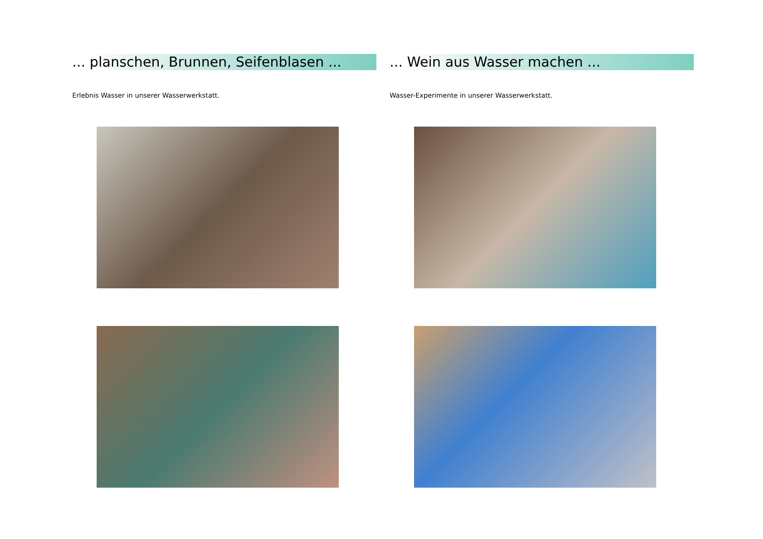... planschen, Brunnen, Seifenblasen ...
Erlebnis Wasser in unserer Wasserwerkstatt.
... Wein aus Wasser machen ...
Wasser-Experimente in unserer Wasserwerkstatt.